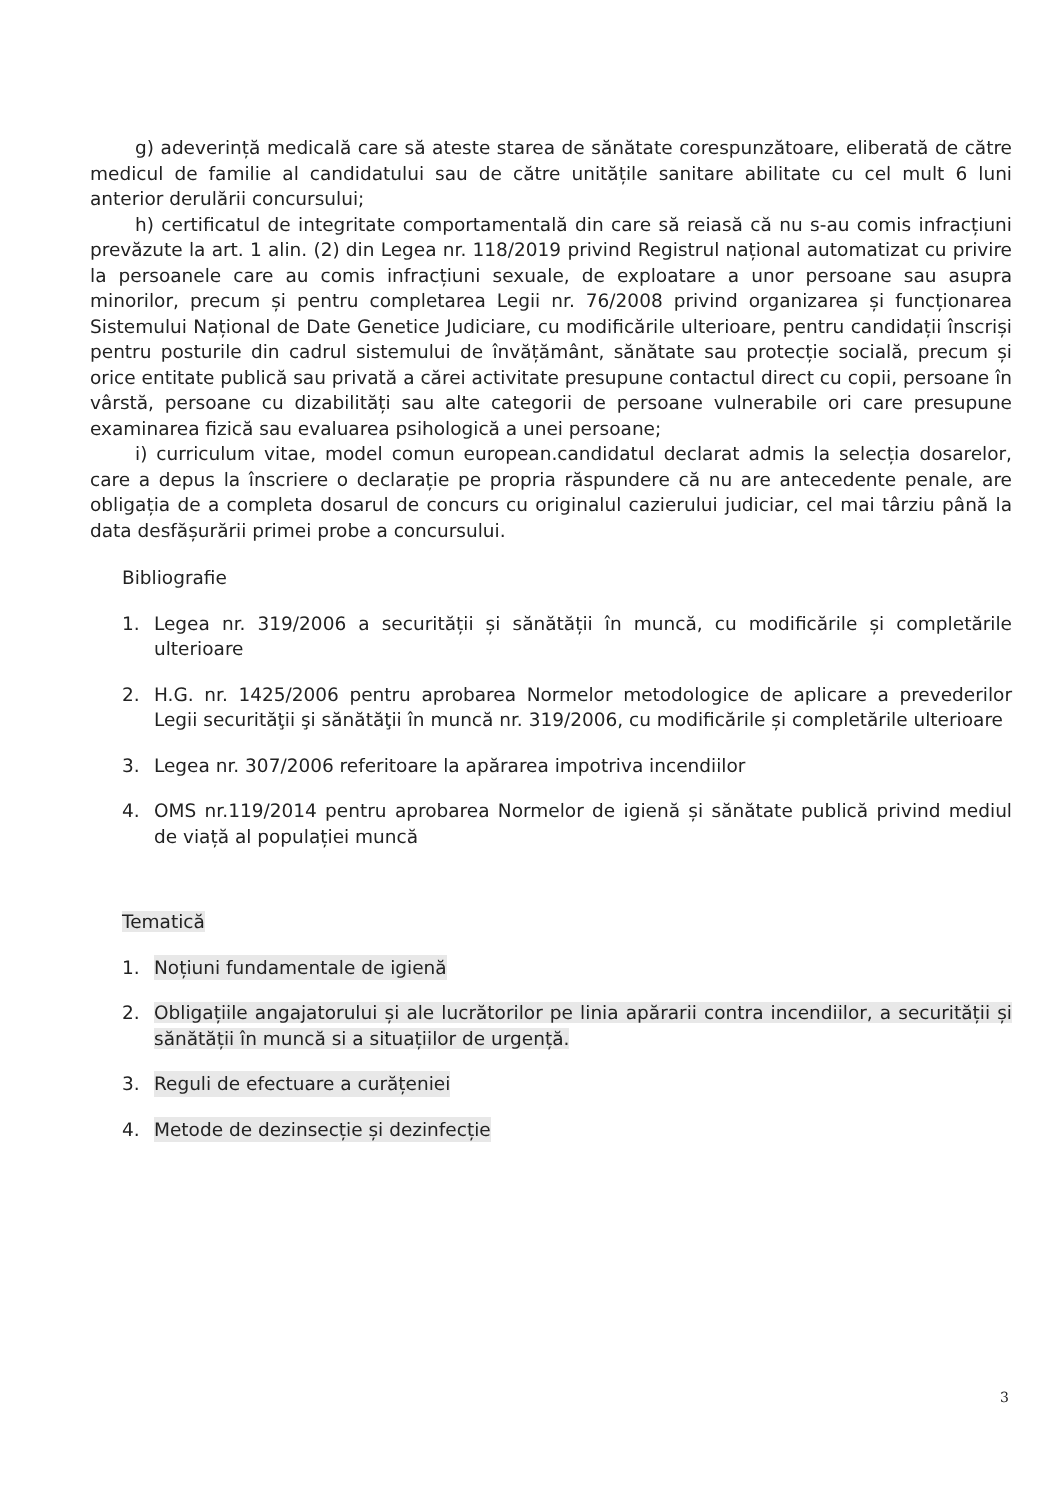g) adeverință medicală care să ateste starea de sănătate corespunzătoare, eliberată de către medicul de familie al candidatului sau de către unitățile sanitare abilitate cu cel mult 6 luni anterior derulării concursului;
h) certificatul de integritate comportamentală din care să reiasă că nu s-au comis infracțiuni prevăzute la art. 1 alin. (2) din Legea nr. 118/2019 privind Registrul național automatizat cu privire la persoanele care au comis infracțiuni sexuale, de exploatare a unor persoane sau asupra minorilor, precum și pentru completarea Legii nr. 76/2008 privind organizarea și funcționarea Sistemului Național de Date Genetice Judiciare, cu modificările ulterioare, pentru candidații înscriși pentru posturile din cadrul sistemului de învățământ, sănătate sau protecție socială, precum și orice entitate publică sau privată a cărei activitate presupune contactul direct cu copii, persoane în vârstă, persoane cu dizabilități sau alte categorii de persoane vulnerabile ori care presupune examinarea fizică sau evaluarea psihologică a unei persoane;
i) curriculum vitae, model comun european.candidatul declarat admis la selecția dosarelor, care a depus la înscriere o declarație pe propria răspundere că nu are antecedente penale, are obligația de a completa dosarul de concurs cu originalul cazierului judiciar, cel mai târziu până la data desfășurării primei probe a concursului.
Bibliografie
1. Legea nr. 319/2006 a securității și sănătății în muncă, cu modificările și completările ulterioare
2. H.G. nr. 1425/2006 pentru aprobarea Normelor metodologice de aplicare a prevederilor Legii securităţii şi sănătăţii în muncă nr. 319/2006, cu modificările și completările ulterioare
3. Legea nr. 307/2006 referitoare la apărarea impotriva incendiilor
4. OMS nr.119/2014 pentru aprobarea Normelor de igienă și sănătate publică privind mediul de viață al populației muncă
Tematică
1. Noțiuni fundamentale de igienă
2. Obligațiile angajatorului și ale lucrătorilor pe linia apărarii contra incendiilor, a securității și sănătății în muncă si a situațiilor de urgență.
3. Reguli de efectuare a curățeniei
4. Metode de dezinsecție și dezinfecție
3